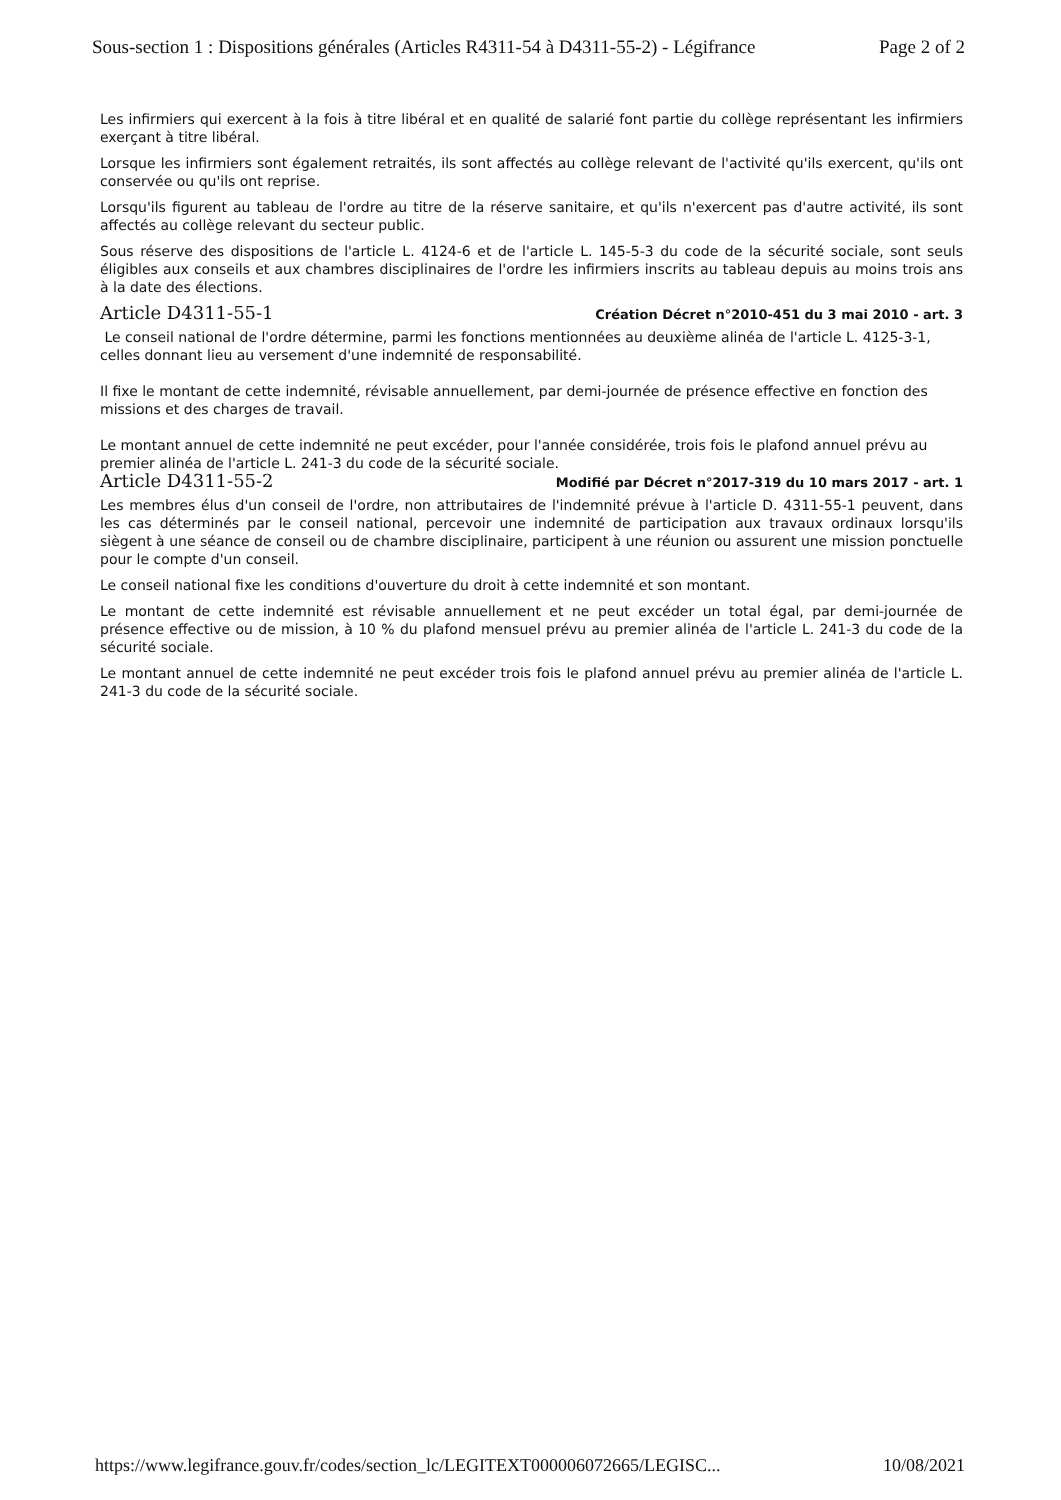Sous-section 1 : Dispositions générales (Articles R4311-54 à D4311-55-2) - Légifrance Page 2 of 2
Les infirmiers qui exercent à la fois à titre libéral et en qualité de salarié font partie du collège représentant les infirmiers exerçant à titre libéral.
Lorsque les infirmiers sont également retraités, ils sont affectés au collège relevant de l'activité qu'ils exercent, qu'ils ont conservée ou qu'ils ont reprise.
Lorsqu'ils figurent au tableau de l'ordre au titre de la réserve sanitaire, et qu'ils n'exercent pas d'autre activité, ils sont affectés au collège relevant du secteur public.
Sous réserve des dispositions de l'article L. 4124-6 et de l'article L. 145-5-3 du code de la sécurité sociale, sont seuls éligibles aux conseils et aux chambres disciplinaires de l'ordre les infirmiers inscrits au tableau depuis au moins trois ans à la date des élections.
Article D4311-55-1
Création Décret n°2010-451 du 3 mai 2010 - art. 3
Le conseil national de l'ordre détermine, parmi les fonctions mentionnées au deuxième alinéa de l'article L. 4125-3-1, celles donnant lieu au versement d'une indemnité de responsabilité.
Il fixe le montant de cette indemnité, révisable annuellement, par demi-journée de présence effective en fonction des missions et des charges de travail.
Le montant annuel de cette indemnité ne peut excéder, pour l'année considérée, trois fois le plafond annuel prévu au premier alinéa de l'article L. 241-3 du code de la sécurité sociale.
Article D4311-55-2
Modifié par Décret n°2017-319 du 10 mars 2017 - art. 1
Les membres élus d'un conseil de l'ordre, non attributaires de l'indemnité prévue à l'article D. 4311-55-1 peuvent, dans les cas déterminés par le conseil national, percevoir une indemnité de participation aux travaux ordinaux lorsqu'ils siègent à une séance de conseil ou de chambre disciplinaire, participent à une réunion ou assurent une mission ponctuelle pour le compte d'un conseil.
Le conseil national fixe les conditions d'ouverture du droit à cette indemnité et son montant.
Le montant de cette indemnité est révisable annuellement et ne peut excéder un total égal, par demi-journée de présence effective ou de mission, à 10 % du plafond mensuel prévu au premier alinéa de l'article L. 241-3 du code de la sécurité sociale.
Le montant annuel de cette indemnité ne peut excéder trois fois le plafond annuel prévu au premier alinéa de l'article L. 241-3 du code de la sécurité sociale.
https://www.legifrance.gouv.fr/codes/section_lc/LEGITEXT000006072665/LEGISC... 10/08/2021